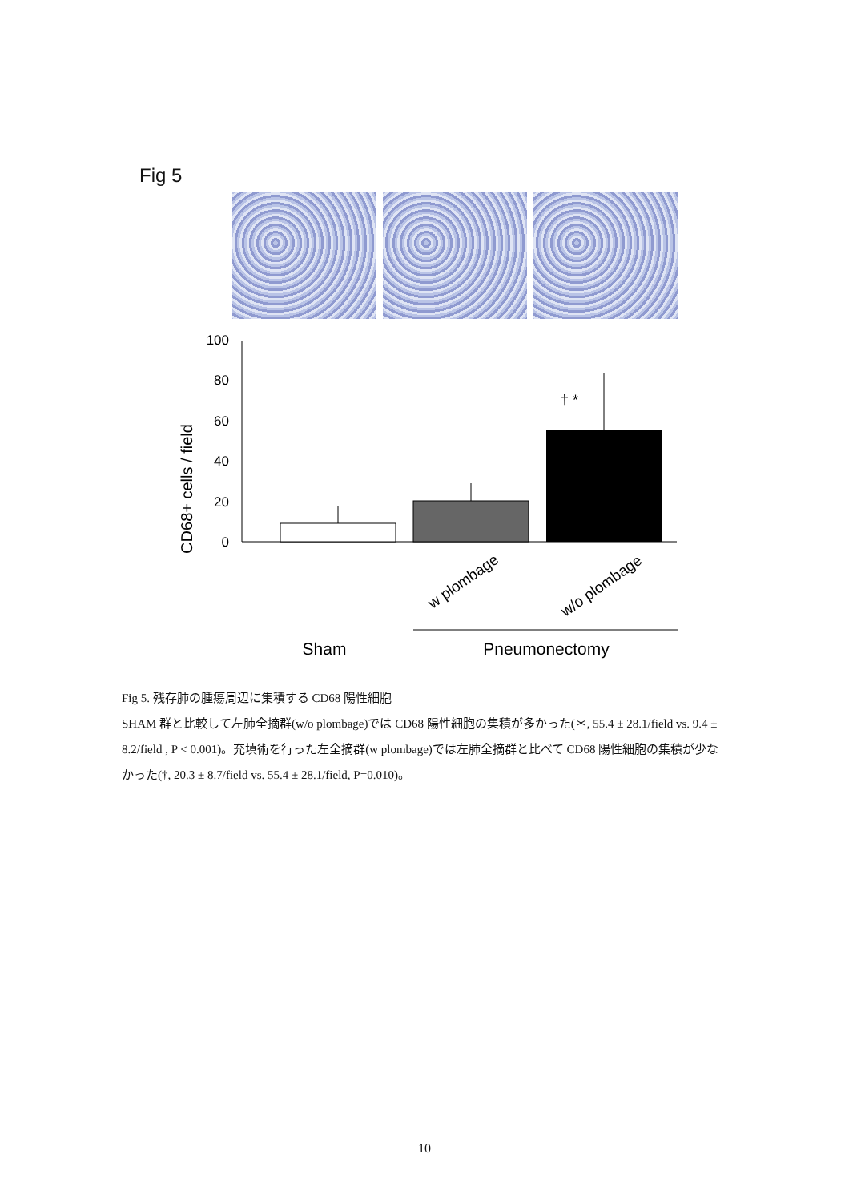Fig 5
CD68+ cells / field
0
20
40
60
80
100
† *
w plombage
w/o plombage
Sham
Pneumonectomy
Fig 5. 残存肺の腫瘍周辺に集積する CD68 陽性細胞
SHAM 群と比較して左肺全摘群(w/o plombage)では CD68 陽性細胞の集積が多かった(＊, 55.4 ± 28.1/field vs. 9.4 ± 8.2/field , P < 0.001)。充填術を行った左全摘群(w plombage)では左肺全摘群と比べて CD68 陽性細胞の集積が少なかった(†, 20.3 ± 8.7/field vs. 55.4 ± 28.1/field, P=0.010)。
10